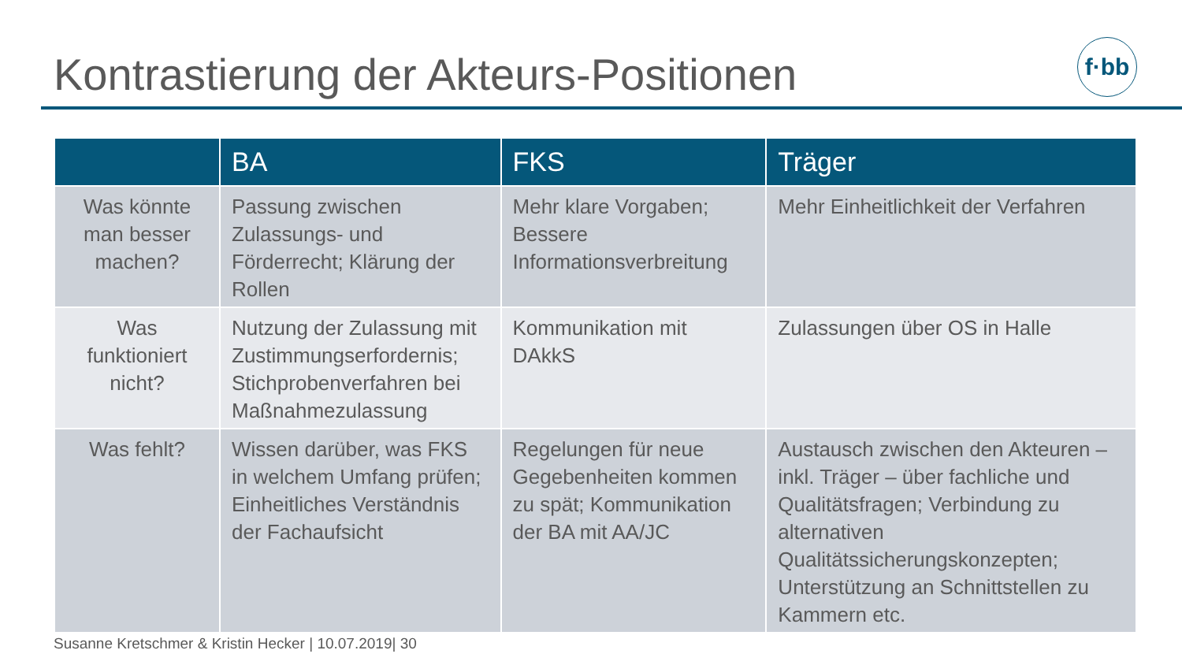Kontrastierung der Akteurs-Positionen
f·bb
| | BA | FKS | Träger |
| --- | --- | --- | --- |
| Was könnte man besser machen? | Passung zwischen Zulassungs- und Förderrecht; Klärung der Rollen | Mehr klare Vorgaben; Bessere Informationsverbreitung | Mehr Einheitlichkeit der Verfahren |
| Was funktioniert nicht? | Nutzung der Zulassung mit Zustimmungserfordernis; Stichprobenverfahren bei Maßnahmezulassung | Kommunikation mit DAkkS | Zulassungen über OS in Halle |
| Was fehlt? | Wissen darüber, was FKS in welchem Umfang prüfen; Einheitliches Verständnis der Fachaufsicht | Regelungen für neue Gegebenheiten kommen zu spät; Kommunikation der BA mit AA/JC | Austausch zwischen den Akteuren – inkl. Träger – über fachliche und Qualitätsfragen; Verbindung zu alternativen Qualitätssicherungskonzepten; Unterstützung an Schnittstellen zu Kammern etc. |
Susanne Kretschmer & Kristin Hecker | 10.07.2019| 30